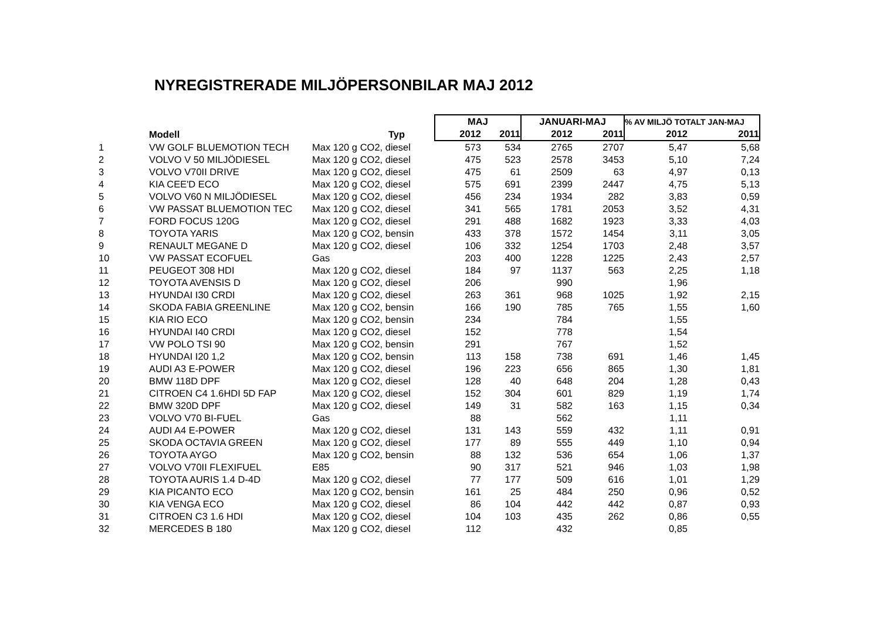NYREGISTRERADE MILJÖPERSONBILAR MAJ 2012
| | | | MAJ | | JANUARI-MAJ | | % AV MILJÖ TOTALT JAN-MAJ | |
| --- | --- | --- | --- | --- | --- | --- | --- | --- |
| | Modell | Typ | 2012 | 2011 | 2012 | 2011 | 2012 | 2011 |
| 1 | VW GOLF BLUEMOTION TECH | Max 120 g CO2, diesel | 573 | 534 | 2765 | 2707 | 5,47 | 5,68 |
| 2 | VOLVO V 50 MILJÖDIESEL | Max 120 g CO2, diesel | 475 | 523 | 2578 | 3453 | 5,10 | 7,24 |
| 3 | VOLVO V70II DRIVE | Max 120 g CO2, diesel | 475 | 61 | 2509 | 63 | 4,97 | 0,13 |
| 4 | KIA CEE'D ECO | Max 120 g CO2, diesel | 575 | 691 | 2399 | 2447 | 4,75 | 5,13 |
| 5 | VOLVO V60 N MILJÖDIESEL | Max 120 g CO2, diesel | 456 | 234 | 1934 | 282 | 3,83 | 0,59 |
| 6 | VW PASSAT BLUEMOTION TEC | Max 120 g CO2, diesel | 341 | 565 | 1781 | 2053 | 3,52 | 4,31 |
| 7 | FORD FOCUS 120G | Max 120 g CO2, diesel | 291 | 488 | 1682 | 1923 | 3,33 | 4,03 |
| 8 | TOYOTA YARIS | Max 120 g CO2, bensin | 433 | 378 | 1572 | 1454 | 3,11 | 3,05 |
| 9 | RENAULT MEGANE D | Max 120 g CO2, diesel | 106 | 332 | 1254 | 1703 | 2,48 | 3,57 |
| 10 | VW PASSAT ECOFUEL | Gas | 203 | 400 | 1228 | 1225 | 2,43 | 2,57 |
| 11 | PEUGEOT 308 HDI | Max 120 g CO2, diesel | 184 | 97 | 1137 | 563 | 2,25 | 1,18 |
| 12 | TOYOTA AVENSIS D | Max 120 g CO2, diesel | 206 | | 990 | | 1,96 | |
| 13 | HYUNDAI I30 CRDI | Max 120 g CO2, diesel | 263 | 361 | 968 | 1025 | 1,92 | 2,15 |
| 14 | SKODA FABIA GREENLINE | Max 120 g CO2, bensin | 166 | 190 | 785 | 765 | 1,55 | 1,60 |
| 15 | KIA RIO ECO | Max 120 g CO2, bensin | 234 | | 784 | | 1,55 | |
| 16 | HYUNDAI I40 CRDI | Max 120 g CO2, diesel | 152 | | 778 | | 1,54 | |
| 17 | VW POLO TSI 90 | Max 120 g CO2, bensin | 291 | | 767 | | 1,52 | |
| 18 | HYUNDAI I20 1,2 | Max 120 g CO2, bensin | 113 | 158 | 738 | 691 | 1,46 | 1,45 |
| 19 | AUDI A3 E-POWER | Max 120 g CO2, diesel | 196 | 223 | 656 | 865 | 1,30 | 1,81 |
| 20 | BMW 118D DPF | Max 120 g CO2, diesel | 128 | 40 | 648 | 204 | 1,28 | 0,43 |
| 21 | CITROEN C4 1.6HDI 5D FAP | Max 120 g CO2, diesel | 152 | 304 | 601 | 829 | 1,19 | 1,74 |
| 22 | BMW 320D DPF | Max 120 g CO2, diesel | 149 | 31 | 582 | 163 | 1,15 | 0,34 |
| 23 | VOLVO V70 BI-FUEL | Gas | 88 | | 562 | | 1,11 | |
| 24 | AUDI A4 E-POWER | Max 120 g CO2, diesel | 131 | 143 | 559 | 432 | 1,11 | 0,91 |
| 25 | SKODA OCTAVIA GREEN | Max 120 g CO2, diesel | 177 | 89 | 555 | 449 | 1,10 | 0,94 |
| 26 | TOYOTA AYGO | Max 120 g CO2, bensin | 88 | 132 | 536 | 654 | 1,06 | 1,37 |
| 27 | VOLVO V70II FLEXIFUEL | E85 | 90 | 317 | 521 | 946 | 1,03 | 1,98 |
| 28 | TOYOTA AURIS 1.4 D-4D | Max 120 g CO2, diesel | 77 | 177 | 509 | 616 | 1,01 | 1,29 |
| 29 | KIA PICANTO ECO | Max 120 g CO2, bensin | 161 | 25 | 484 | 250 | 0,96 | 0,52 |
| 30 | KIA VENGA ECO | Max 120 g CO2, diesel | 86 | 104 | 442 | 442 | 0,87 | 0,93 |
| 31 | CITROEN C3 1.6 HDI | Max 120 g CO2, diesel | 104 | 103 | 435 | 262 | 0,86 | 0,55 |
| 32 | MERCEDES B 180 | Max 120 g CO2, diesel | 112 | | 432 | | 0,85 | |